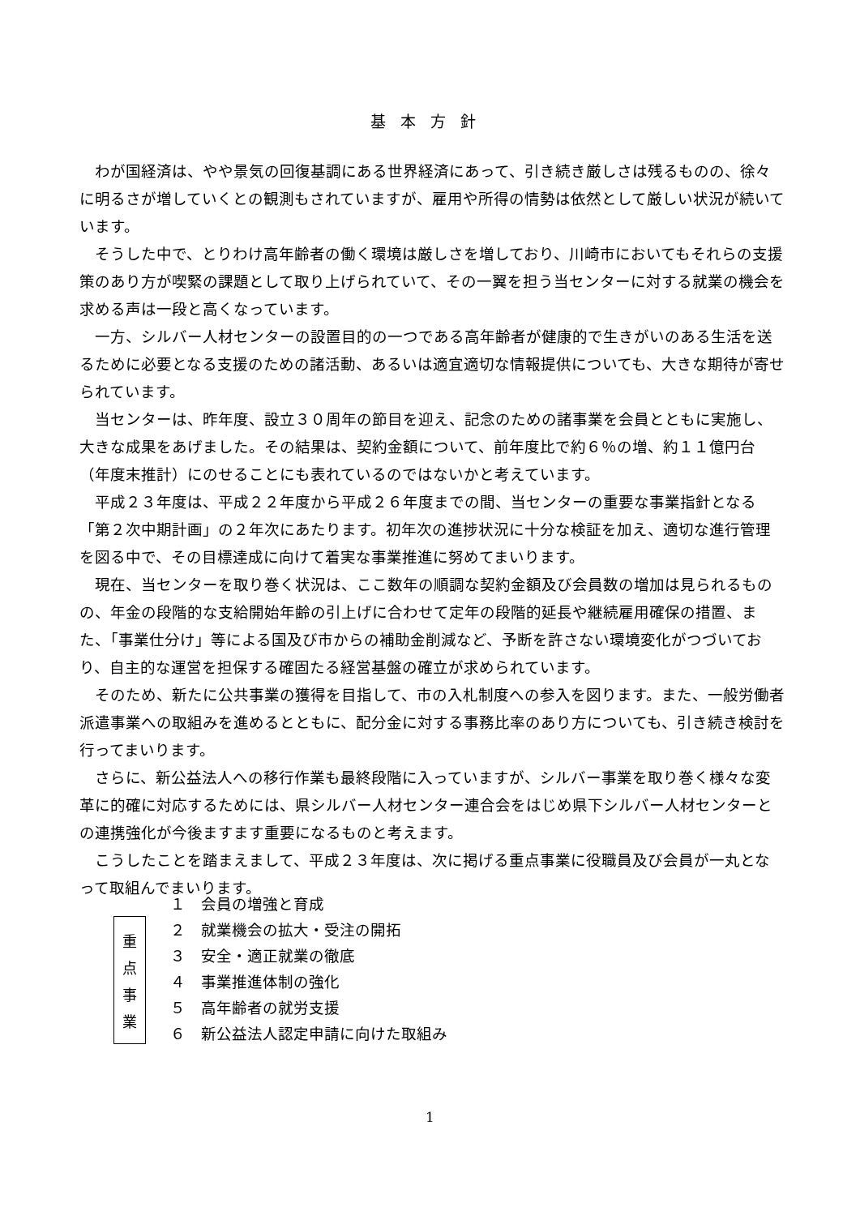基本方針
わが国経済は、やや景気の回復基調にある世界経済にあって、引き続き厳しさは残るものの、徐々に明るさが増していくとの観測もされていますが、雇用や所得の情勢は依然として厳しい状況が続いています。
そうした中で、とりわけ高年齢者の働く環境は厳しさを増しており、川崎市においてもそれらの支援策のあり方が喫緊の課題として取り上げられていて、その一翼を担う当センターに対する就業の機会を求める声は一段と高くなっています。
一方、シルバー人材センターの設置目的の一つである高年齢者が健康的で生きがいのある生活を送るために必要となる支援のための諸活動、あるいは適宜適切な情報提供についても、大きな期待が寄せられています。
当センターは、昨年度、設立３０周年の節目を迎え、記念のための諸事業を会員とともに実施し、大きな成果をあげました。その結果は、契約金額について、前年度比で約６％の増、約１１億円台（年度末推計）にのせることにも表れているのではないかと考えています。
平成２３年度は、平成２２年度から平成２６年度までの間、当センターの重要な事業指針となる「第２次中期計画」の２年次にあたります。初年次の進捗状況に十分な検証を加え、適切な進行管理を図る中で、その目標達成に向けて着実な事業推進に努めてまいります。
現在、当センターを取り巻く状況は、ここ数年の順調な契約金額及び会員数の増加は見られるものの、年金の段階的な支給開始年齢の引上げに合わせて定年の段階的延長や継続雇用確保の措置、また、「事業仕分け」等による国及び市からの補助金削減など、予断を許さない環境変化がつづいており、自主的な運営を担保する確固たる経営基盤の確立が求められています。
そのため、新たに公共事業の獲得を目指して、市の入札制度への参入を図ります。また、一般労働者派遣事業への取組みを進めるとともに、配分金に対する事務比率のあり方についても、引き続き検討を行ってまいります。
さらに、新公益法人への移行作業も最終段階に入っていますが、シルバー事業を取り巻く様々な変革に的確に対応するためには、県シルバー人材センター連合会をはじめ県下シルバー人材センターとの連携強化が今後ますます重要になるものと考えます。
こうしたことを踏まえまして、平成２３年度は、次に掲げる重点事業に役職員及び会員が一丸となって取組んでまいります。
重
点
事
業
１　会員の増強と育成
２　就業機会の拡大・受注の開拓
３　安全・適正就業の徹底
４　事業推進体制の強化
５　高年齢者の就労支援
６　新公益法人認定申請に向けた取組み
1